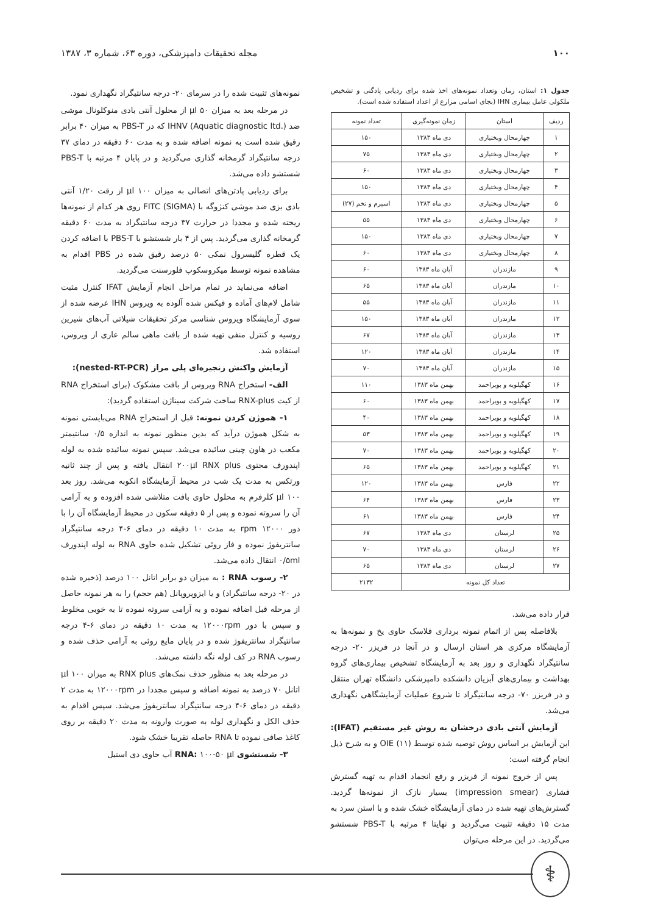۱۰۰ مجله تحقیقات دامپزشکی، دوره ۶۳، شماره ۳، ۱۳۸۷
جدول ۱: استان، زمان وتعداد نمونه‌های اخذ شده برای ردیابی پادگنی و تشخیص ملکولی عامل بیماری IHN (بجای اسامی مزارع از اعداد استفاده شده است).
| ردیف | استان | زمان نمونه‌گیری | تعداد نمونه |
| --- | --- | --- | --- |
| ۱ | چهارمحال وبختیاری | دی ماه ۱۳۸۳ | ۱۵۰ |
| ۲ | چهارمحال وبختیاری | دی ماه ۱۳۸۳ | ۷۵ |
| ۳ | چهارمحال وبختیاری | دی ماه ۱۳۸۳ | ۶۰ |
| ۴ | چهارمحال وبختیاری | دی ماه ۱۳۸۳ | ۱۵۰ |
| ۵ | چهارمحال وبختیاری | دی ماه ۱۳۸۳ | اسپرم و تخم (۲۷) |
| ۶ | چهارمحال وبختیاری | دی ماه ۱۳۸۳ | ۵۵ |
| ۷ | چهارمحال وبختیاری | دی ماه ۱۳۸۳ | ۱۵۰ |
| ۸ | چهارمحال وبختیاری | دی ماه ۱۳۸۳ | ۶۰ |
| ۹ | مازندران | آبان ماه ۱۳۸۳ | ۶۰ |
| ۱۰ | مازندران | آبان ماه ۱۳۸۳ | ۶۵ |
| ۱۱ | مازندران | آبان ماه ۱۳۸۳ | ۵۵ |
| ۱۲ | مازندران | آبان ماه ۱۳۸۳ | ۱۵۰ |
| ۱۳ | مازندران | آبان ماه ۱۳۸۳ | ۶۷ |
| ۱۴ | مازندران | آبان ماه ۱۳۸۳ | ۱۲۰ |
| ۱۵ | مازندران | آبان ماه ۱۳۸۳ | ۷۰ |
| ۱۶ | کهگیلویه و بویراحمد | بهمن ماه ۱۳۸۳ | ۱۱۰ |
| ۱۷ | کهگیلویه و بویراحمد | بهمن ماه ۱۳۸۳ | ۶۰ |
| ۱۸ | کهگیلویه و بویراحمد | بهمن ماه ۱۳۸۳ | ۴۰ |
| ۱۹ | کهگیلویه و بویراحمد | بهمن ماه ۱۳۸۳ | ۵۳ |
| ۲۰ | کهگیلویه و بویراحمد | بهمن ماه ۱۳۸۳ | ۷۰ |
| ۲۱ | کهگیلویه و بویراحمد | بهمن ماه ۱۳۸۳ | ۶۵ |
| ۲۲ | فارس | بهمن ماه ۱۳۸۳ | ۱۲۰ |
| ۲۳ | فارس | بهمن ماه ۱۳۸۳ | ۶۴ |
| ۲۴ | فارس | بهمن ماه ۱۳۸۳ | ۶۱ |
| ۲۵ | لرستان | دی ماه ۱۳۸۳ | ۶۷ |
| ۲۶ | لرستان | دی ماه ۱۳۸۳ | ۷۰ |
| ۲۷ | لرستان | دی ماه ۱۳۸۳ | ۶۵ |
| تعداد کل نمونه | | | ۲۱۳۲ |
قرار داده می‌شد.
بلافاصله پس از اتمام نمونه برداری فلاسک حاوی یخ و نمونه‌ها به آزمایشگاه مرکزی هر استان ارسال و در آنجا در فریزر ۲۰- درجه سانتیگراد نگهداری و روز بعد به آزمایشگاه تشخیص بیماری‌های گروه بهداشت و بیماری‌های آبزیان دانشکده دامپزشکی دانشگاه تهران منتقل و در فریزر ۷۰- درجه سانتیگراد تا شروع عملیات آزمایشگاهی نگهداری می‌شد.
آزمایش آنتی بادی درخشان به روش غیر مستقیم (IFAT): این آزمایش بر اساس روش توصیه شده توسط OIE (۱۱) و به شرح ذیل انجام گرفته است:
پس از خروج نمونه از فریزر و رفع انجماد اقدام به تهیه گسترش فشاری (impression smear) بسیار نازک از نمونه‌ها گردید. گسترش‌های تهیه شده در دمای آزمایشگاه خشک شده و با استن سرد به مدت ۱۵ دقیقه تثبیت می‌گردید و نهایتا ۴ مرتبه با PBS-T شستشو می‌گردید. در این مرحله می‌توان
نمونه‌های تثبیت شده را در سرمای ۲۰- درجه سانتیگراد نگهداری نمود.
در مرحله بعد به میزان ۵۰ µl از محلول آنتی بادی منوکلونال موشی ضد IHNV (Aquatic diagnostic ltd.) که در PBS-T به میزان ۴۰ برابر رقیق شده است به نمونه اضافه شده و به مدت ۶۰ دقیقه در دمای ۳۷ درجه سانتیگراد گرمخانه گذاری می‌گردید و در پایان ۴ مرتبه با PBS-T شستشو داده می‌شد.
برای ردیابی پادتن‌های اتصالی به میزان ۱۰۰ µl از رقت ۱/۲۰ آنتی بادی بزی ضد موشی کنژوگه با FITC (SIGMA) روی هر کدام از نمونه‌ها ریخته شده و مجددا در حرارت ۳۷ درجه سانتیگراد به مدت ۶۰ دقیقه گرمخانه گذاری می‌گردید. پس از ۴ بار شستشو با PBS-T با اضافه کردن یک قطره گلیسرول نمکی ۵۰ درصد رقیق شده در PBS اقدام به مشاهده نمونه توسط میکروسکوپ فلورسنت می‌گردید.
اضافه می‌نماید در تمام مراحل انجام آزمایش IFAT کنترل مثبت شامل لام‌های آماده و فیکس شده آلوده به ویروس IHN عرضه شده از سوی آزمایشگاه ویروس شناسی مرکز تحقیقات شیلاتی آب‌های شیرین روسیه و کنترل منفی تهیه شده از بافت ماهی سالم عاری از ویروس، استفاده شد.
آزمایش واکنش زنجیره‌ای پلی مراز (nested-RT-PCR):
الف- استخراج RNA ویروس از بافت مشکوک (برای استخراج RNA از کیت RNX-plus ساخت شرکت سیناژن استفاده گردید):
۱- هموژن کردن نمونه: قبل از استخراج RNA می‌بایستی نمونه به شکل هموژن درآید که بدین منظور نمونه به اندازه ۰/۵ سانتیمتر مکعب در هاون چینی سائیده می‌شد. سپس نمونه سائیده شده به لوله اپندورف محتوی ۲۰۰µl RNX plus انتقال یافته و پس از چند ثانیه ورتکس به مدت یک شب در محیط آزمایشگاه انکوبه می‌شد. روز بعد ۱۰۰ µl کلرفرم به محلول حاوی بافت متلاشی شده افزوده و به آرامی آن را سروته نموده و پس از ۵ دقیقه سکون در محیط آزمایشگاه آن را با دور ۱۲۰۰۰ rpm به مدت ۱۰ دقیقه در دمای ۶-۴ درجه سانتیگراد سانتریفوژ نموده و فاز روئی تشکیل شده حاوی RNA به لوله اپندورف ۰/۵ml انتقال داده می‌شد.
۲- رسوب RNA : به میزان دو برابر اتانل ۱۰۰ درصد (ذخیره شده در ۲۰- درجه سانتیگراد) و یا ایزوپروپانل (هم حجم) را به هر نمونه حاصل از مرحله قبل اضافه نموده و به آرامی سروته نموده تا به خوبی مخلوط و سپس با دور ۱۲۰۰۰rpm به مدت ۱۰ دقیقه در دمای ۶-۴ درجه سانتیگراد سانتریفوژ شده و در پایان مایع روئی به آرامی حذف شده و رسوب RNA در کف لوله نگه داشته می‌شد.
در مرحله بعد به منظور حذف نمک‌های RNX plus به میزان ۱۰۰ µl اتانل ۷۰ درصد به نمونه اضافه و سپس مجددا در ۱۲۰۰۰rpm به مدت ۲ دقیقه در دمای ۶-۴ درجه سانتیگراد سانتریفوژ می‌شد. سپس اقدام به حذف الکل و نگهداری لوله به صورت وارونه به مدت ۲۰ دقیقه بر روی کاغذ صافی نموده تا RNA حاصله تقریبا خشک شود.
۳- شستشوی RNA: ۱۰۰-۵۰ µl آب حاوی دی استیل
⚕